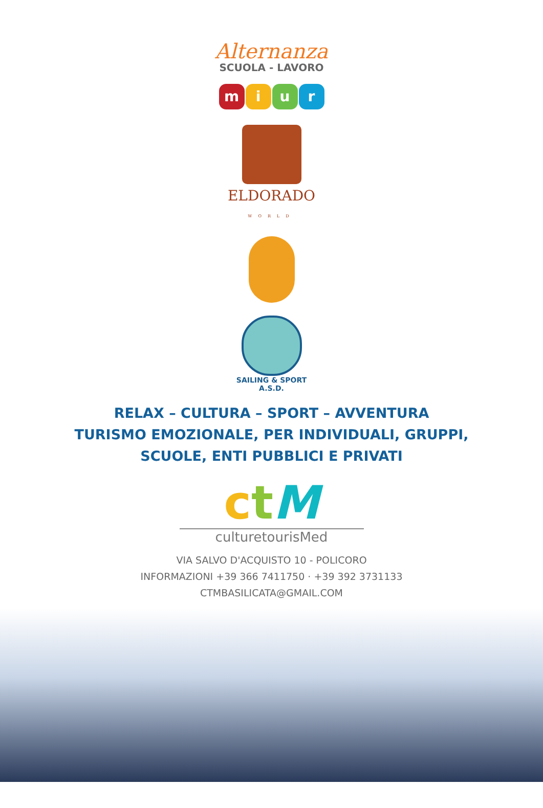Alternanza
SCUOLA - LAVORO
miur
ELDORADO
WORLD
SAILING & SPORT
A.S.D.
RELAX – CULTURA – SPORT – AVVENTURA
TURISMO EMOZIONALE, PER INDIVIDUALI, GRUPPI,
SCUOLE, ENTI PUBBLICI E PRIVATI
ctM
culturetourisMed
VIA SALVO D'ACQUISTO 10 - POLICORO
INFORMAZIONI +39 366 7411750 · +39 392 3731133
CTMBASILICATA@GMAIL.COM